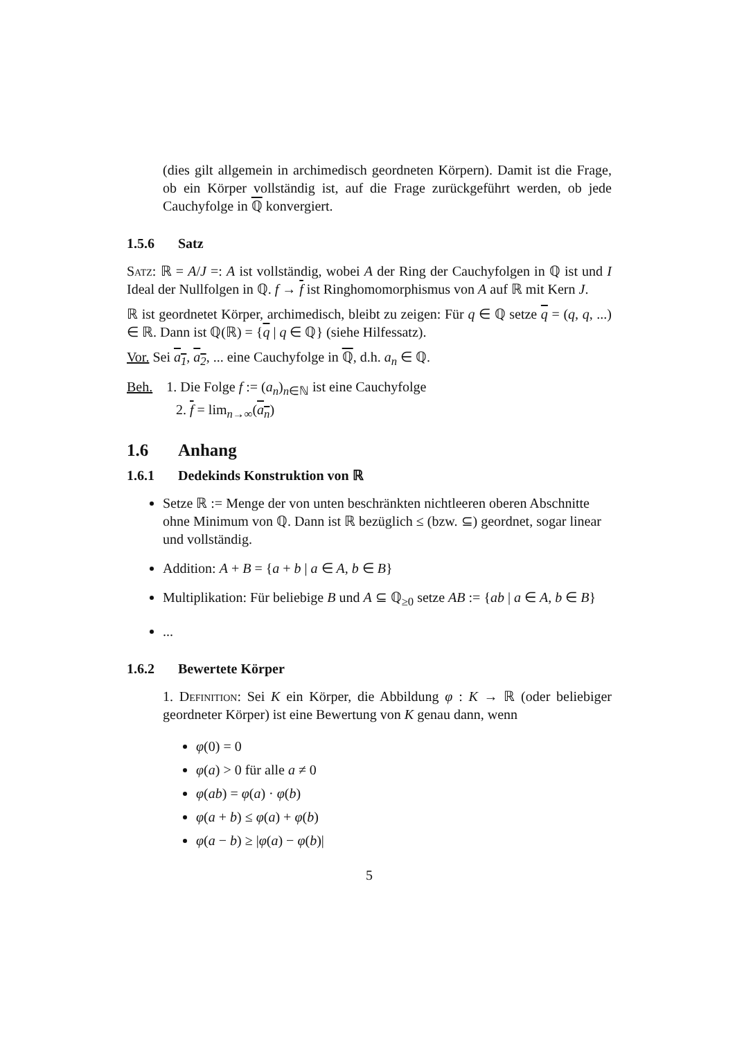(dies gilt allgemein in archimedisch geordneten Körpern). Damit ist die Frage, ob ein Körper vollständig ist, auf die Frage zurückgeführt werden, ob jede Cauchyfolge in ℚ konvergiert.
1.5.6 Satz
Satz: ℝ = A/J =: A ist vollständig, wobei A der Ring der Cauchyfolgen in ℚ ist und I Ideal der Nullfolgen in ℚ. f → f ist Ringhomomorphismus von A auf ℝ mit Kern J.
ℝ ist geordnetet Körper, archimedisch, bleibt zu zeigen: Für q ∈ ℚ setze q = (q, q, ...) ∈ ℝ. Dann ist ℚ(ℝ) = {q | q ∈ ℚ} (siehe Hilfessatz).
Vor. Sei a<sub>1</sub>, a<sub>2</sub>, ... eine Cauchyfolge in ℚ, d.h. a<sub>n</sub> ∈ ℚ.
Beh. 1. Die Folge f := (a<sub>n</sub>)<sub>n∈ℕ</sub> ist eine Cauchyfolge
2. f = lim<sub>n→∞</sub>(a<sub>n</sub>)
1.6 Anhang
1.6.1 Dedekinds Konstruktion von ℝ
Setze ℝ := Menge der von unten beschränkten nichtleeren oberen Abschnitte ohne Minimum von ℚ. Dann ist ℝ bezüglich ≤ (bzw. ⊆) geordnet, sogar linear und vollständig.
Addition: A + B = {a + b | a ∈ A, b ∈ B}
Multiplikation: Für beliebige B und A ⊆ ℚ<sub>≥0</sub> setze AB := {ab | a ∈ A, b ∈ B}
...
1.6.2 Bewertete Körper
1. Definition: Sei K ein Körper, die Abbildung φ : K → ℝ (oder beliebiger geordneter Körper) ist eine Bewertung von K genau dann, wenn
φ(0) = 0
φ(a) > 0 für alle a ≠ 0
φ(ab) = φ(a) · φ(b)
φ(a + b) ≤ φ(a) + φ(b)
φ(a − b) ≥ |φ(a) − φ(b)|
5